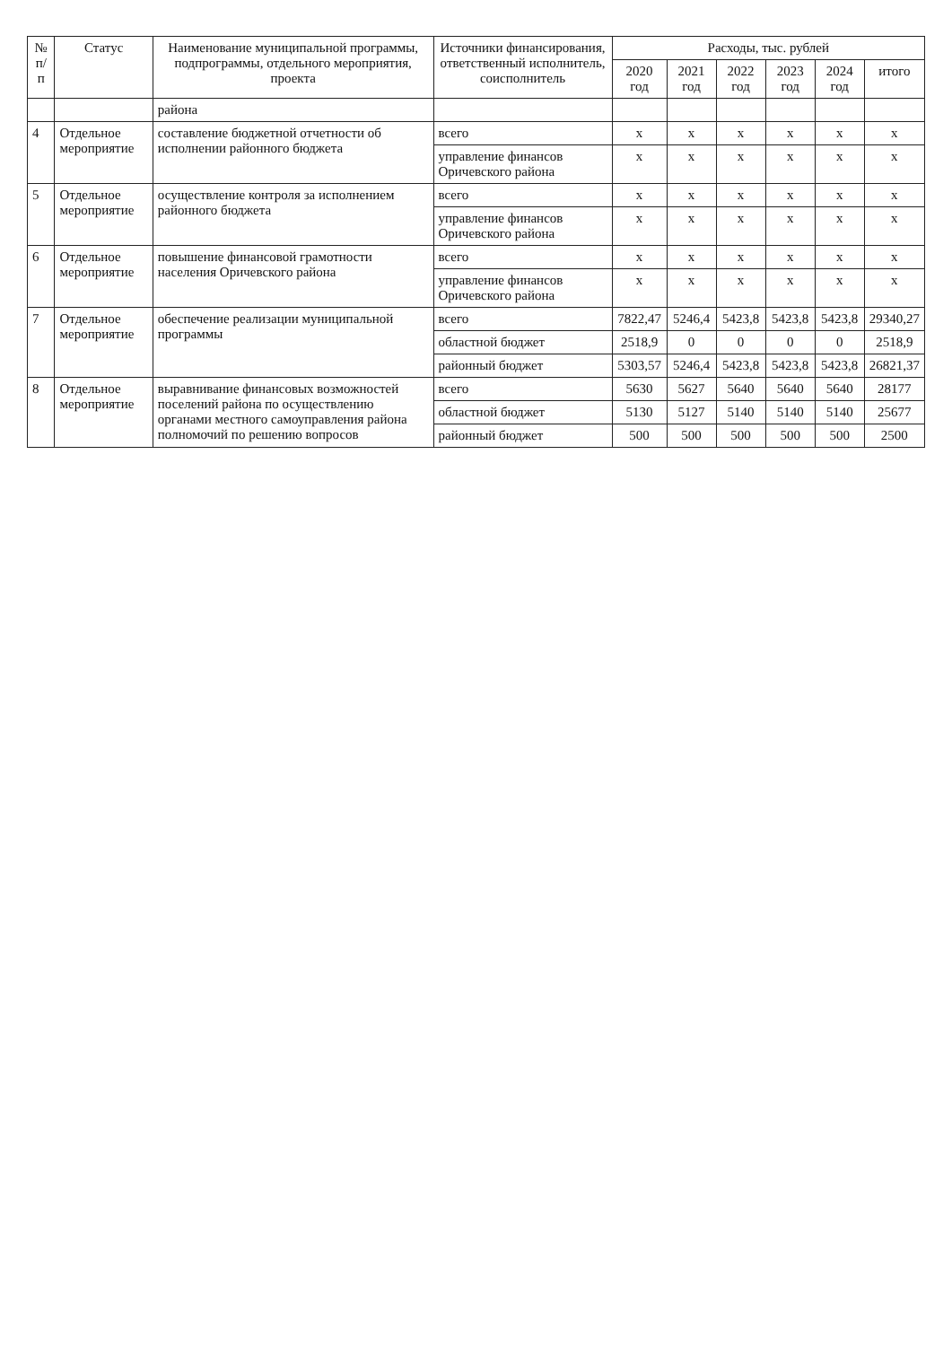| № п/п | Статус | Наименование муниципальной программы, подпрограммы, отдельного мероприятия, проекта | Источники финансирования, ответственный исполнитель, соисполнитель | Расходы, тыс. рублей | | | | | |
| --- | --- | --- | --- | --- | --- | --- | --- | --- | --- |
| | | | | 2020 год | 2021 год | 2022 год | 2023 год | 2024 год | итого |
| | | района | | | | | | | |
| 4 | Отдельное мероприятие | составление бюджетной отчетности об исполнении районного бюджета | всего | x | x | x | x | x | x |
| | | | управление финансов Оричевского района | x | x | x | x | x | x |
| 5 | Отдельное мероприятие | осуществление контроля за исполнением районного бюджета | всего | x | x | x | x | x | x |
| | | | управление финансов Оричевского района | x | x | x | x | x | x |
| 6 | Отдельное мероприятие | повышение финансовой грамотности населения Оричевского района | всего | x | x | x | x | x | x |
| | | | управление финансов Оричевского района | x | x | x | x | x | x |
| 7 | Отдельное мероприятие | обеспечение реализации муниципальной программы | всего | 7822,47 | 5246,4 | 5423,8 | 5423,8 | 5423,8 | 29340,27 |
| | | | областной бюджет | 2518,9 | 0 | 0 | 0 | 0 | 2518,9 |
| | | | районный бюджет | 5303,57 | 5246,4 | 5423,8 | 5423,8 | 5423,8 | 26821,37 |
| 8 | Отдельное мероприятие | выравнивание финансовых возможностей поселений района по осуществлению органами местного самоуправления района полномочий по решению вопросов | всего | 5630 | 5627 | 5640 | 5640 | 5640 | 28177 |
| | | | областной бюджет | 5130 | 5127 | 5140 | 5140 | 5140 | 25677 |
| | | | районный бюджет | 500 | 500 | 500 | 500 | 500 | 2500 |